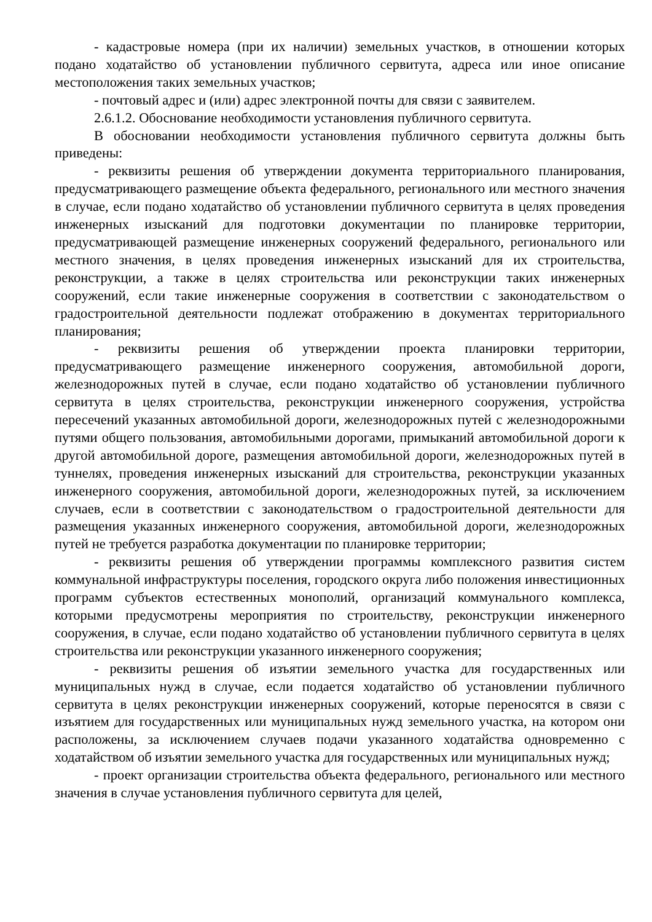- кадастровые номера (при их наличии) земельных участков, в отношении которых подано ходатайство об установлении публичного сервитута, адреса или иное описание местоположения таких земельных участков;
- почтовый адрес и (или) адрес электронной почты для связи с заявителем.
2.6.1.2. Обоснование необходимости установления публичного сервитута.
В обосновании необходимости установления публичного сервитута должны быть приведены:
- реквизиты решения об утверждении документа территориального планирования, предусматривающего размещение объекта федерального, регионального или местного значения в случае, если подано ходатайство об установлении публичного сервитута в целях проведения инженерных изысканий для подготовки документации по планировке территории, предусматривающей размещение инженерных сооружений федерального, регионального или местного значения, в целях проведения инженерных изысканий для их строительства, реконструкции, а также в целях строительства или реконструкции таких инженерных сооружений, если такие инженерные сооружения в соответствии с законодательством о градостроительной деятельности подлежат отображению в документах территориального планирования;
- реквизиты решения об утверждении проекта планировки территории, предусматривающего размещение инженерного сооружения, автомобильной дороги, железнодорожных путей в случае, если подано ходатайство об установлении публичного сервитута в целях строительства, реконструкции инженерного сооружения, устройства пересечений указанных автомобильной дороги, железнодорожных путей с железнодорожными путями общего пользования, автомобильными дорогами, примыканий автомобильной дороги к другой автомобильной дороге, размещения автомобильной дороги, железнодорожных путей в туннелях, проведения инженерных изысканий для строительства, реконструкции указанных инженерного сооружения, автомобильной дороги, железнодорожных путей, за исключением случаев, если в соответствии с законодательством о градостроительной деятельности для размещения указанных инженерного сооружения, автомобильной дороги, железнодорожных путей не требуется разработка документации по планировке территории;
- реквизиты решения об утверждении программы комплексного развития систем коммунальной инфраструктуры поселения, городского округа либо положения инвестиционных программ субъектов естественных монополий, организаций коммунального комплекса, которыми предусмотрены мероприятия по строительству, реконструкции инженерного сооружения, в случае, если подано ходатайство об установлении публичного сервитута в целях строительства или реконструкции указанного инженерного сооружения;
- реквизиты решения об изъятии земельного участка для государственных или муниципальных нужд в случае, если подается ходатайство об установлении публичного сервитута в целях реконструкции инженерных сооружений, которые переносятся в связи с изъятием для государственных или муниципальных нужд земельного участка, на котором они расположены, за исключением случаев подачи указанного ходатайства одновременно с ходатайством об изъятии земельного участка для государственных или муниципальных нужд;
- проект организации строительства объекта федерального, регионального или местного значения в случае установления публичного сервитута для целей,